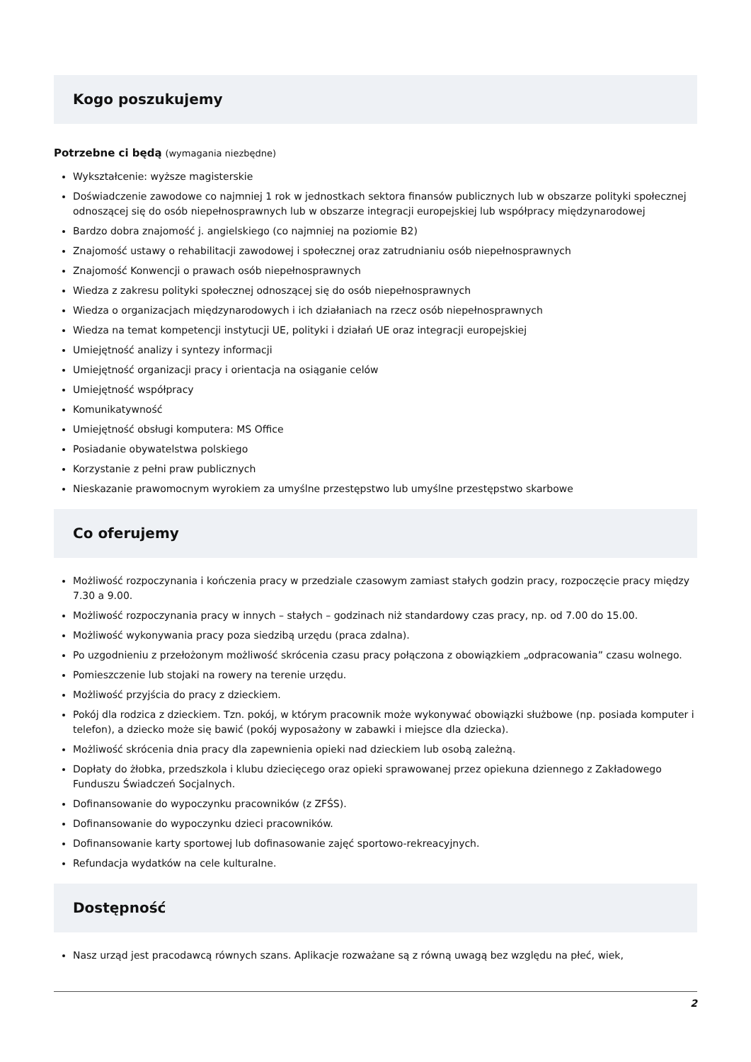Kogo poszukujemy
Potrzebne ci będą (wymagania niezbędne)
Wykształcenie: wyższe magisterskie
Doświadczenie zawodowe co najmniej 1 rok w jednostkach sektora finansów publicznych lub w obszarze polityki społecznej odnoszącej się do osób niepełnosprawnych lub w obszarze integracji europejskiej lub współpracy międzynarodowej
Bardzo dobra znajomość j. angielskiego (co najmniej na poziomie B2)
Znajomość ustawy o rehabilitacji zawodowej i społecznej oraz zatrudnianiu osób niepełnosprawnych
Znajomość Konwencji o prawach osób niepełnosprawnych
Wiedza z zakresu polityki społecznej odnoszącej się do osób niepełnosprawnych
Wiedza o organizacjach międzynarodowych i ich działaniach na rzecz osób niepełnosprawnych
Wiedza na temat kompetencji instytucji UE, polityki i działań UE oraz integracji europejskiej
Umiejętność analizy i syntezy informacji
Umiejętność organizacji pracy i orientacja na osiąganie celów
Umiejętność współpracy
Komunikatywność
Umiejętność obsługi komputera: MS Office
Posiadanie obywatelstwa polskiego
Korzystanie z pełni praw publicznych
Nieskazanie prawomocnym wyrokiem za umyślne przestępstwo lub umyślne przestępstwo skarbowe
Co oferujemy
Możliwość rozpoczynania i kończenia pracy w przedziale czasowym zamiast stałych godzin pracy, rozpoczęcie pracy między 7.30 a 9.00.
Możliwość rozpoczynania pracy w innych – stałych – godzinach niż standardowy czas pracy, np. od 7.00 do 15.00.
Możliwość wykonywania pracy poza siedzibą urzędu (praca zdalna).
Po uzgodnieniu z przełożonym możliwość skrócenia czasu pracy połączona z obowiązkiem „odpracowania” czasu wolnego.
Pomieszczenie lub stojaki na rowery na terenie urzędu.
Możliwość przyjścia do pracy z dzieckiem.
Pokój dla rodzica z dzieckiem. Tzn. pokój, w którym pracownik może wykonywać obowiązki służbowe (np. posiada komputer i telefon), a dziecko może się bawić (pokój wyposażony w zabawki i miejsce dla dziecka).
Możliwość skrócenia dnia pracy dla zapewnienia opieki nad dzieckiem lub osobą zależną.
Dopłaty do żłobka, przedszkola i klubu dziecięcego oraz opieki sprawowanej przez opiekuna dziennego z Zakładowego Funduszu Świadczeń Socjalnych.
Dofinansowanie do wypoczynku pracowników (z ZFŚS).
Dofinansowanie do wypoczynku dzieci pracowników.
Dofinansowanie karty sportowej lub dofinasowanie zajęć sportowo-rekreacyjnych.
Refundacja wydatków na cele kulturalne.
Dostępność
Nasz urząd jest pracodawcą równych szans. Aplikacje rozważane są z równą uwagą bez względu na płeć, wiek,
2